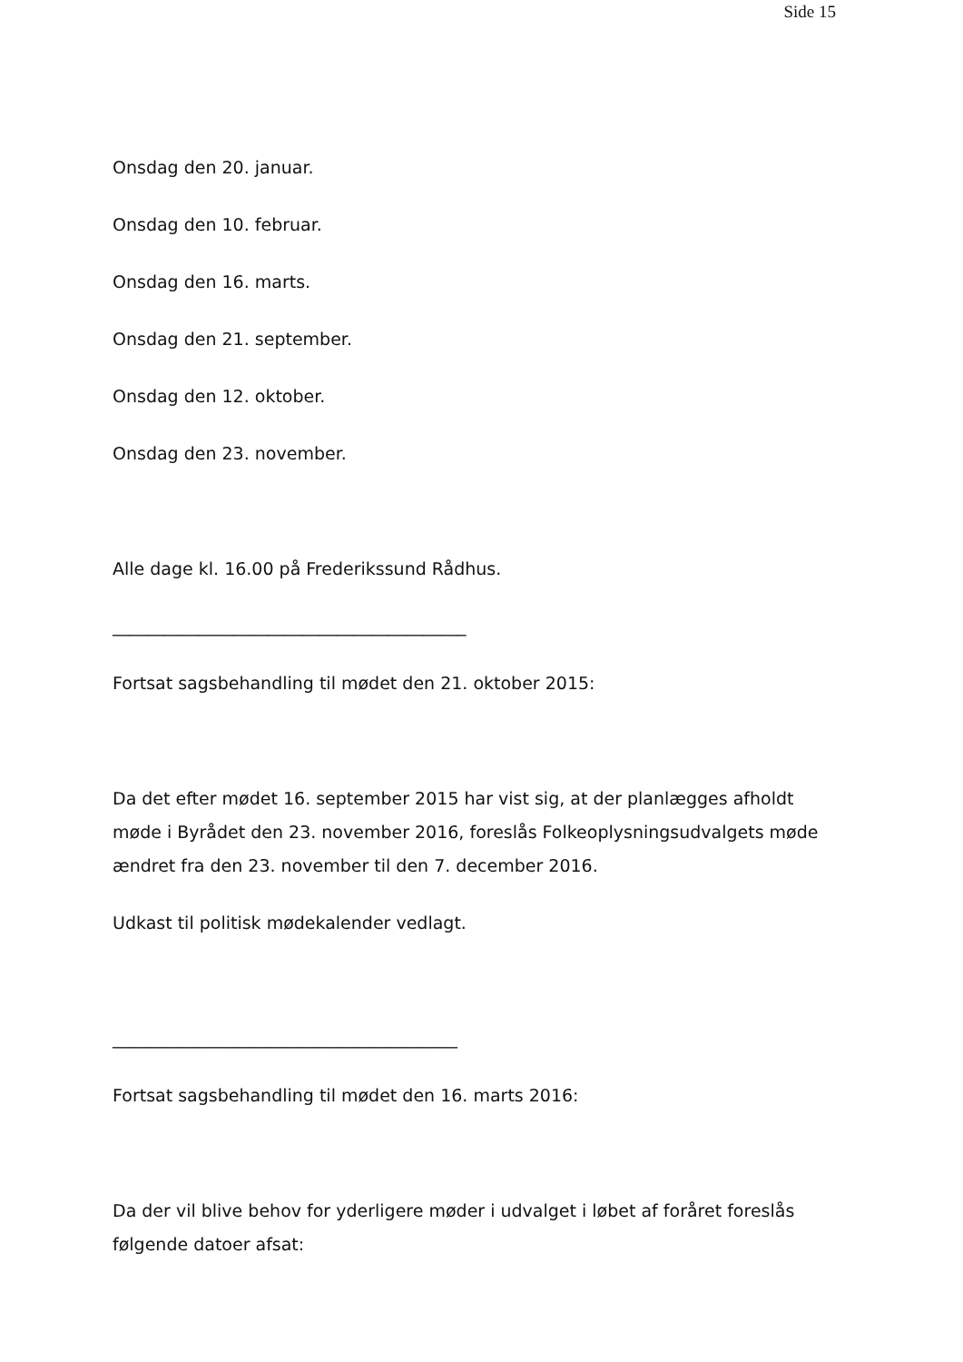Side 15
Onsdag den 20. januar.
Onsdag den 10. februar.
Onsdag den 16. marts.
Onsdag den 21. september.
Onsdag den 12. oktober.
Onsdag den 23. november.
Alle dage kl. 16.00 på Frederikssund Rådhus.
_________________________________________
Fortsat sagsbehandling til mødet den 21. oktober 2015:
Da det efter mødet 16. september 2015 har vist sig, at der planlægges afholdt møde i Byrådet den 23. november 2016, foreslås Folkeoplysningsudvalgets møde ændret fra den 23. november til den 7. december 2016.
Udkast til politisk mødekalender vedlagt.
________________________________________
Fortsat sagsbehandling til mødet den 16. marts 2016:
Da der vil blive behov for yderligere møder i udvalget i løbet af foråret foreslås følgende datoer afsat: